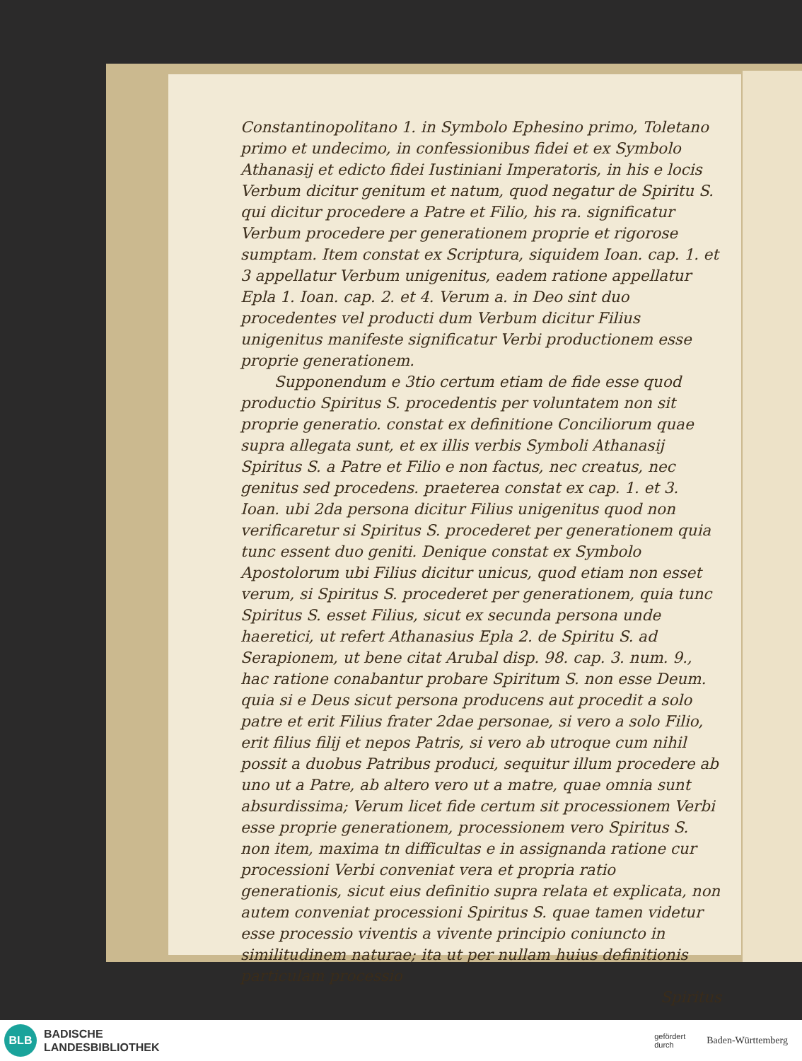Constantinopolitano 1. in Symbolo Ephesino primo, Toletano primo et undecimo, in confessionibus fidei et ex Symbolo Athanasij et edicto fidei Iustiniani Imperatoris, in his e locis Verbum dicitur genitum et natum, quod negatur de Spiritu S. qui dicitur procedere a Patre et Filio, his ra. significatur Verbum procedere per generationem proprie et rigorose sumptam. Item constat ex Scriptura, siquidem Ioan. cap. 1. et 3 appellatur Verbum unigenitus, eadem ratione appellatur Epla 1. Ioan. cap. 2. et 4. Verum a. in Deo sint duo procedentes vel producti dum Verbum dicitur Filius unigenitus manifeste significatur Verbi productionem esse proprie generationem.
Supponendum e 3tio certum etiam de fide esse quod productio Spiritus S. procedentis per voluntatem non sit proprie generatio. constat ex definitione Conciliorum quae supra allegata sunt, et ex illis verbis Symboli Athanasij Spiritus S. a Patre et Filio e non factus, nec creatus, nec genitus sed procedens. praeterea constat ex cap. 1. et 3. Ioan. ubi 2da persona dicitur Filius unigenitus quod non verificaretur si Spiritus S. procederet per generationem quia tunc essent duo geniti. Denique constat ex Symbolo Apostolorum ubi Filius dicitur unicus, quod etiam non esset verum, si Spiritus S. procederet per generationem, quia tunc Spiritus S. esset Filius, sicut ex secunda persona unde haeretici, ut refert Athanasius Epla 2. de Spiritu S. ad Serapionem, ut bene citat Arubal disp. 98. cap. 3. num. 9., hac ratione conabantur probare Spiritum S. non esse Deum. quia si e Deus sicut persona producens aut procedit a solo patre et erit Filius frater 2dae personae, si vero a solo Filio, erit filius filij et nepos Patris, si vero ab utroque cum nihil possit a duobus Patribus produci, sequitur illum procedere ab uno ut a Patre, ab altero vero ut a matre, quae omnia sunt absurdissima; Verum licet fide certum sit processionem Verbi esse proprie generationem, processionem vero Spiritus S. non item, maxima tn difficultas e in assignanda ratione cur processioni Verbi conveniat vera et propria ratio generationis, sicut eius definitio supra relata et explicata, non autem conveniat processioni Spiritus S. quae tamen videtur esse processio viventis a vivente principio coniuncto in similitudinem naturae; ita ut per nullam huius definitionis particulam processio
Spiritus
BLB
BADISCHE
LANDESBIBLIOTHEK
gefördert
durch
Baden-Württemberg